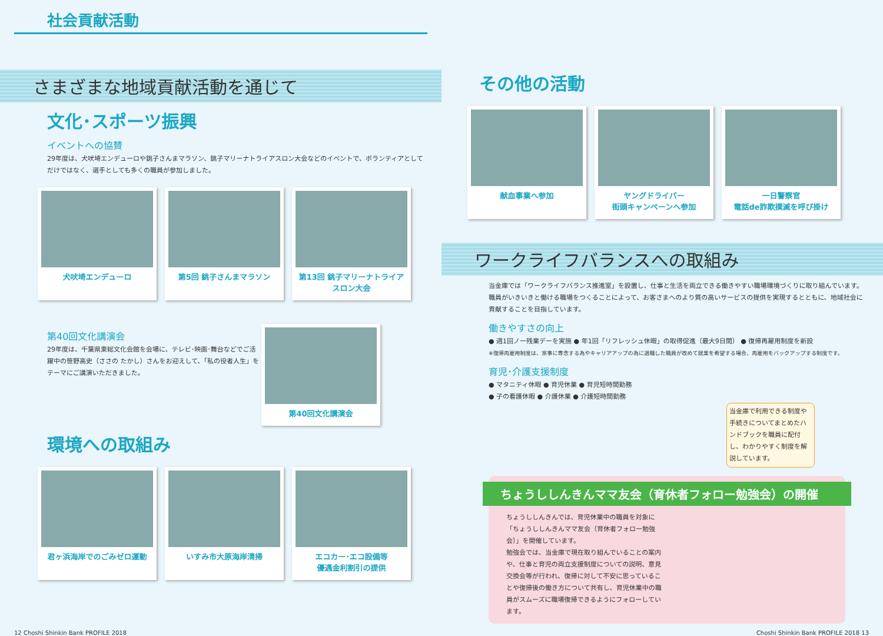社会貢献活動
さまざまな地域貢献活動を通じて
文化･スポーツ振興
イベントへの協賛
29年度は、犬吠埼エンデューロや銚子さんまマラソン、銚子マリーナトライアスロン大会などのイベントで、ボランティアとしてだけではなく、選手としても多くの職員が参加しました。
犬吠埼エンデューロ 第5回 銚子さんまマラソン 第13回 銚子マリーナトライアスロン大会
第40回文化講演会
29年度は、千葉県東総文化会館を会場に、テレビ･映画･舞台などでご活躍中の笹野高史（ささの たかし）さんをお迎えして、「私の役者人生」をテーマにご講演いただきました。
第40回文化講演会
環境への取組み
君ヶ浜海岸でのごみゼロ運動 いすみ市大原海岸清掃 エコカー･エコ設備等
優遇金利割引の提供
その他の活動
献血事業へ参加 ヤングドライバー
街頭キャンペーンへ参加
一日警察官
電話de詐欺撲滅を呼び掛け
ワークライフバランスへの取組み
当金庫では「ワークライフバランス推進室」を設置し、仕事と生活を両立できる働きやすい職場環境づくりに取り組んでいます。職員がいきいきと働ける職場をつくることによって、お客さまへのより質の高いサービスの提供を実現するとともに、地域社会に貢献することを目指しています。
働きやすさの向上
● 週1回ノー残業デーを実施 ● 年1回「リフレッシュ休暇」の取得促進（最大9日間） ● 復帰再雇用制度を新設
※復帰再雇用制度は、家事に専念する為やキャリアアップの為に退職した職員が改めて就業を希望する場合、再雇用をバックアップする制度です。
育児･介護支援制度
● マタニティ休暇 ● 育児休業 ● 育児短時間勤務
● 子の看護休暇 ● 介護休業 ● 介護短時間勤務
当金庫で利用できる制度や手続きについてまとめたハンドブックを職員に配付し、わかりやすく制度を解説しています。
ちょうししんきんママ友会（育休者フォロー勉強会）の開催
ちょうししんきんでは、育児休業中の職員を対象に「ちょうししんきんママ友会（育休者フォロー勉強会）」を開催しています。
勉強会では、当金庫で現在取り組んでいることの案内や、仕事と育児の両立支援制度についての説明、意見交換会等が行われ、復帰に対して不安に思っていることや復帰後の働き方について共有し、育児休業中の職員がスムーズに職場復帰できるようにフォローしています。
12 Choshi Shinkin Bank PROFILE 2018
Choshi Shinkin Bank PROFILE 2018 13